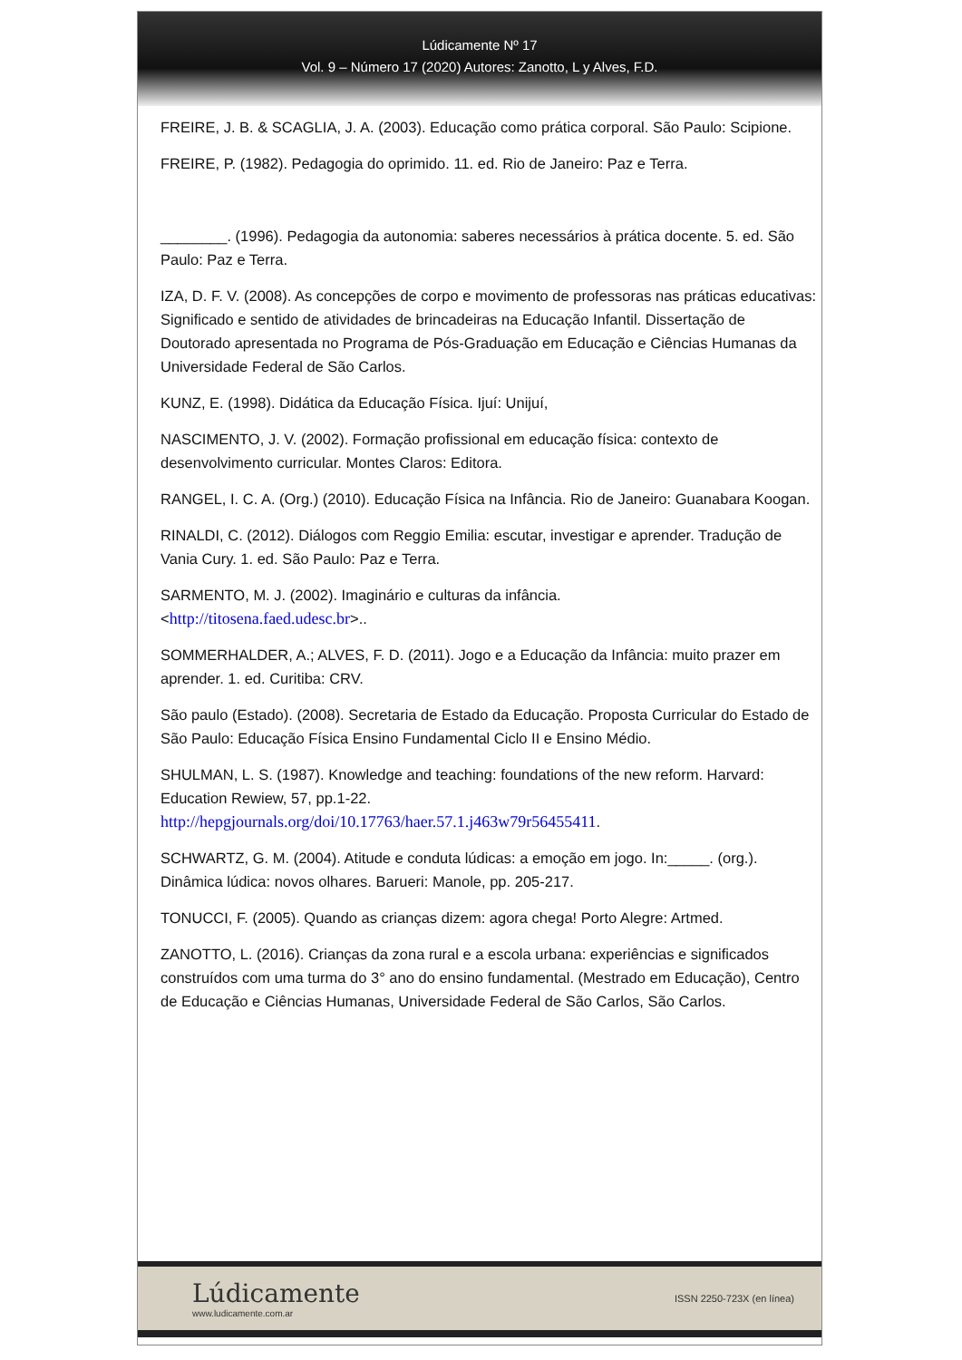Lúdicamente Nº 17
Vol. 9 – Número 17 (2020) Autores: Zanotto, L y Alves, F.D.
FREIRE, J. B. & SCAGLIA, J. A. (2003). Educação como prática corporal. São Paulo: Scipione.
FREIRE, P. (1982). Pedagogia do oprimido. 11. ed. Rio de Janeiro: Paz e Terra.
________. (1996). Pedagogia da autonomia: saberes necessários à prática docente. 5. ed. São Paulo: Paz e Terra.
IZA, D. F. V. (2008). As concepções de corpo e movimento de professoras nas práticas educativas: Significado e sentido de atividades de brincadeiras na Educação Infantil. Dissertação de Doutorado apresentada no Programa de Pós-Graduação em Educação e Ciências Humanas da Universidade Federal de São Carlos.
KUNZ, E. (1998). Didática da Educação Física. Ijuí: Unijuí,
NASCIMENTO, J. V. (2002). Formação profissional em educação física: contexto de desenvolvimento curricular. Montes Claros: Editora.
RANGEL, I. C. A. (Org.) (2010). Educação Física na Infância. Rio de Janeiro: Guanabara Koogan.
RINALDI, C. (2012). Diálogos com Reggio Emilia: escutar, investigar e aprender. Tradução de Vania Cury. 1. ed. São Paulo: Paz e Terra.
SARMENTO, M. J. (2002). Imaginário e culturas da infância.
<http://titosena.faed.udesc.br>..
SOMMERHALDER, A.; ALVES, F. D. (2011). Jogo e a Educação da Infância: muito prazer em aprender. 1. ed. Curitiba: CRV.
São paulo (Estado). (2008). Secretaria de Estado da Educação. Proposta Curricular do Estado de São Paulo: Educação Física Ensino Fundamental Ciclo II e Ensino Médio.
SHULMAN, L. S. (1987). Knowledge and teaching: foundations of the new reform. Harvard: Education Rewiew, 57, pp.1-22.
http://hepgjournals.org/doi/10.17763/haer.57.1.j463w79r56455411.
SCHWARTZ, G. M. (2004). Atitude e conduta lúdicas: a emoção em jogo. In:_____. (org.). Dinâmica lúdica: novos olhares. Barueri: Manole, pp. 205-217.
TONUCCI, F. (2005). Quando as crianças dizem: agora chega! Porto Alegre: Artmed.
ZANOTTO, L. (2016). Crianças da zona rural e a escola urbana: experiências e significados construídos com uma turma do 3° ano do ensino fundamental. (Mestrado em Educação), Centro de Educação e Ciências Humanas, Universidade Federal de São Carlos, São Carlos.
Lúdicamente
www.ludicamente.com.ar
ISSN 2250-723X (en línea)